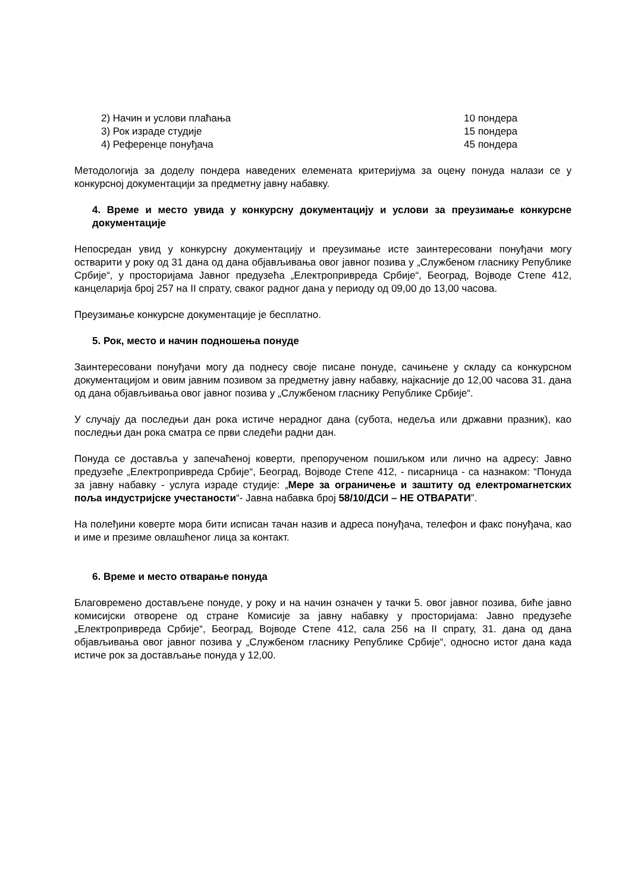2) Начин и услови плаћања 10 пондера
3) Рок израде студије 15 пондера
4) Референце понуђача 45 пондера
Методологија за доделу пондера наведених елемената критеријума за оцену понуда налази се у конкурсној документацији за предметну јавну набавку.
4. Време и место увида у конкурсну документацију и услови за преузимање конкурсне документације
Непосредан увид у конкурсну документацију и преузимање исте заинтересовани понуђачи могу остварити у року од 31 дана од дана објављивања овог јавног позива у „Службеном гласнику Републике Србије“, у просторијама Јавног предузећа „Електропривреда Србије“, Београд, Војводе Степе 412, канцеларија број 257 на II спрату, сваког радног дана у периоду од 09,00 до 13,00 часова.
Преузимање конкурсне документације је бесплатно.
5. Рок, место и начин подношења понуде
Заинтересовани понуђачи могу да поднесу своје писане понуде, сачињене у складу са конкурсном документацијом и овим јавним позивом за предметну јавну набавку, најкасније до 12,00 часова 31. дана од дана објављивања овог јавног позива у „Службеном гласнику Републике Србије“.
У случају да последњи дан рока истиче нерадног дана (субота, недеља или државни празник), као последњи дан рока сматра се први следећи радни дан.
Понуда се доставља у запечаћеној коверти, препорученом пошиљком или лично на адресу: Јавно предузеће „Електропривреда Србије“, Београд, Војводе Степе 412, - писарница - са назнаком: “Понуда за јавну набавку - услуга израде студије: „Мере за ограничење и заштиту од електромагнетских поља индустријске учестаности“- Јавна набавка број 58/10/ДСИ – НЕ ОТВАРАТИ”.
На полеђини коверте мора бити исписан тачан назив и адреса понуђача, телефон и факс понуђача, као и име и презиме овлашћеног лица за контакт.
6. Време и место отварање понуда
Благовремено достављене понуде, у року и на начин означен у тачки 5. овог јавног позива, биће јавно комисијски отворене од стране Комисије за јавну набавку у просторијама: Јавно предузеће „Електропривреда Србије“, Београд, Војводе Степе 412, сала 256 на II спрату, 31. дана од дана објављивања овог јавног позива у „Службеном гласнику Републике Србије“, односно истог дана када истиче рок за достављање понуда у 12,00.